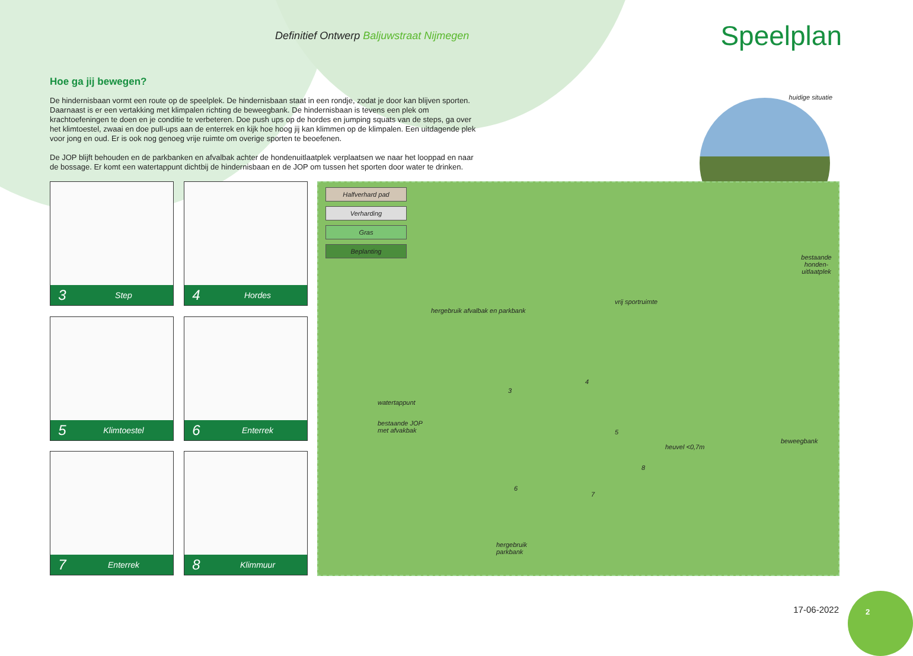Definitief Ontwerp Baljuwstraat Nijmegen
Speelplan
Hoe ga jij bewegen?
De hindernisbaan vormt een route op de speelplek. De hindernisbaan staat in een rondje, zodat je door kan blijven sporten. Daarnaast is er een vertakking met klimpalen richting de beweegbank. De hindernisbaan is tevens een plek om krachtoefeningen te doen en je conditie te verbeteren. Doe push ups op de hordes en jumping squats van de steps, ga over het klimtoestel, zwaai en doe pull-ups aan de enterrek en kijk hoe hoog jij kan klimmen op de klimpalen. Een uitdagende plek voor jong en oud. Er is ook nog genoeg vrije ruimte om overige sporten te beoefenen.
De JOP blijft behouden en de parkbanken en afvalbak achter de hondenuitlaatplek verplaatsen we naar het looppad en naar de bossage. Er komt een watertappunt dichtbij de hindernisbaan en de JOP om tussen het sporten door water te drinken.
3 Step
4 Hordes
5 Klimtoestel
6 Enterrek
7 Enterrek
8 Klimmuur
Halfverhard pad
Verharding
Gras
Beplanting
hergebruik afvalbak en parkbank
vrij sportruimte
bestaande honden-uitlaatplek
watertappunt
bestaande JOP met afvakbak
heuvel <0,7m
beweegbank
hergebruik parkbank
3
4
5
6
7
8
huidige situatie
17-06-2022
2